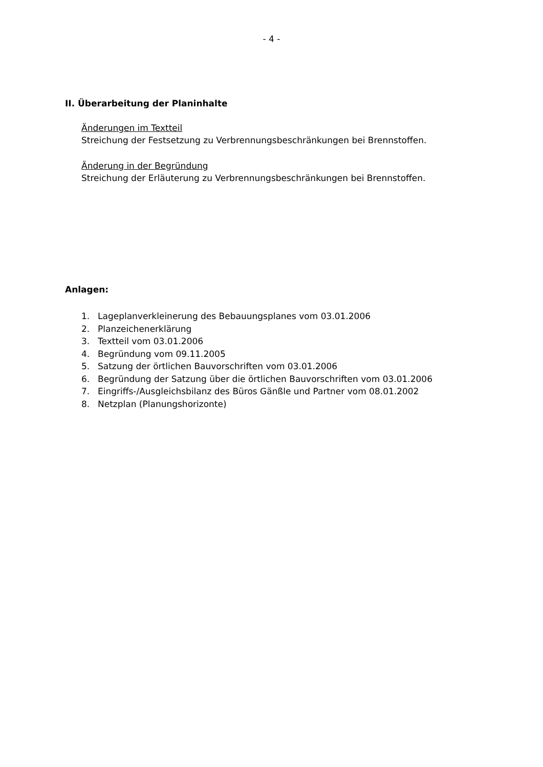- 4 -
II. Überarbeitung der Planinhalte
Änderungen im Textteil
Streichung der Festsetzung zu Verbrennungsbeschränkungen bei Brennstoffen.
Änderung in der Begründung
Streichung der Erläuterung zu Verbrennungsbeschränkungen bei Brennstoffen.
Anlagen:
1. Lageplanverkleinerung des Bebauungsplanes vom 03.01.2006
2. Planzeichenerklärung
3. Textteil vom 03.01.2006
4. Begründung vom 09.11.2005
5. Satzung der örtlichen Bauvorschriften vom 03.01.2006
6. Begründung der Satzung über die örtlichen Bauvorschriften vom 03.01.2006
7. Eingriffs-/Ausgleichsbilanz des Büros Gänßle und Partner vom 08.01.2002
8. Netzplan (Planungshorizonte)